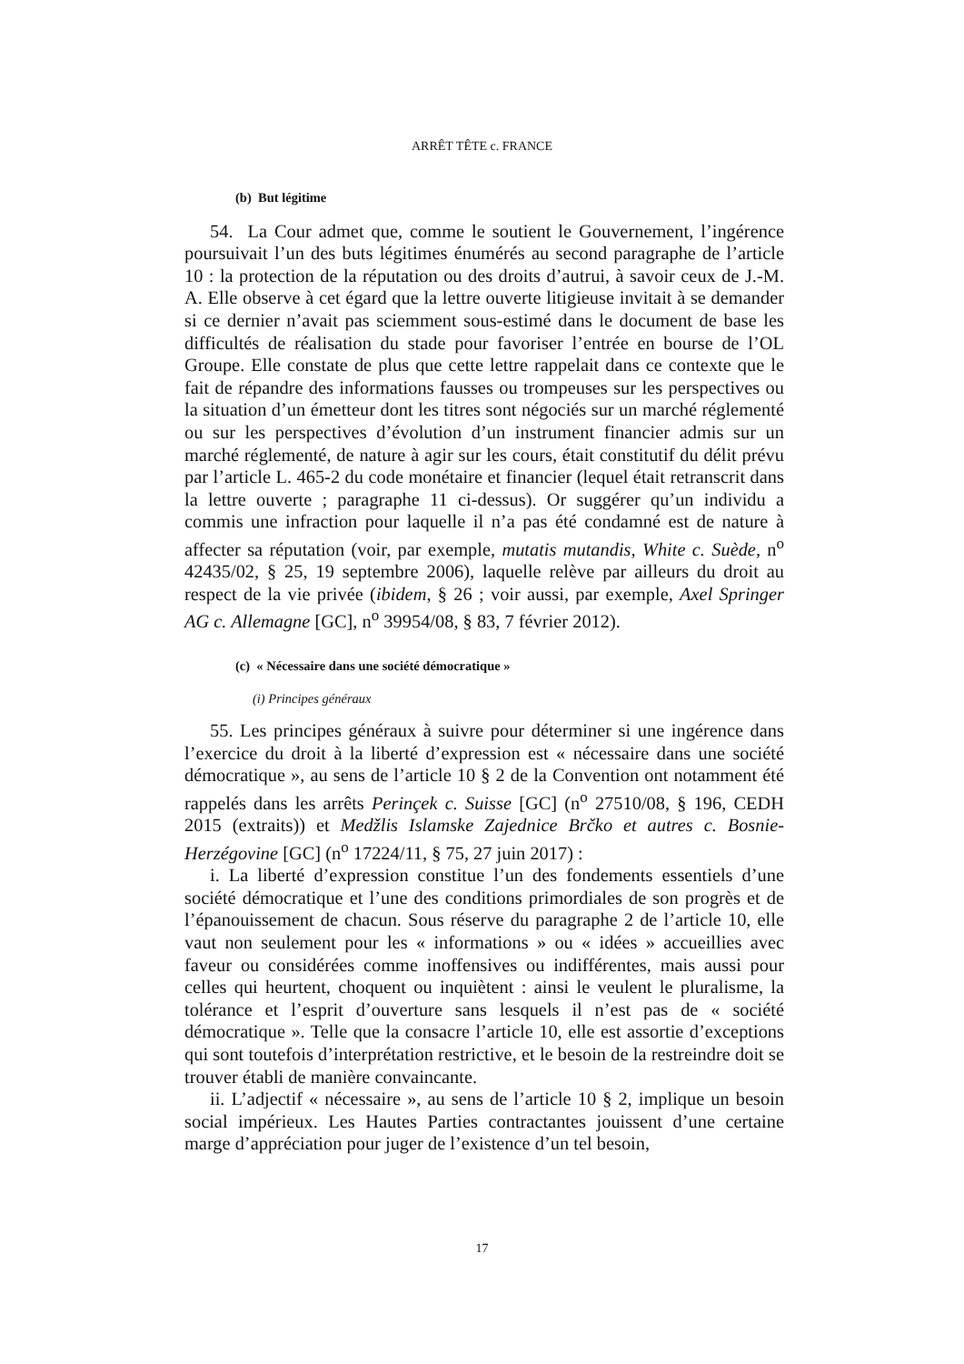ARRÊT TÊTE c. FRANCE
(b) But légitime
54. La Cour admet que, comme le soutient le Gouvernement, l’ingérence poursuivait l’un des buts légitimes énumérés au second paragraphe de l’article 10 : la protection de la réputation ou des droits d’autrui, à savoir ceux de J.-M. A. Elle observe à cet égard que la lettre ouverte litigieuse invitait à se demander si ce dernier n’avait pas sciemment sous-estimé dans le document de base les difficultés de réalisation du stade pour favoriser l’entrée en bourse de l’OL Groupe. Elle constate de plus que cette lettre rappelait dans ce contexte que le fait de répandre des informations fausses ou trompeuses sur les perspectives ou la situation d’un émetteur dont les titres sont négociés sur un marché réglementé ou sur les perspectives d’évolution d’un instrument financier admis sur un marché réglementé, de nature à agir sur les cours, était constitutif du délit prévu par l’article L. 465-2 du code monétaire et financier (lequel était retranscrit dans la lettre ouverte ; paragraphe 11 ci-dessus). Or suggérer qu’un individu a commis une infraction pour laquelle il n’a pas été condamné est de nature à affecter sa réputation (voir, par exemple, mutatis mutandis, White c. Suède, n<sup>o</sup> 42435/02, § 25, 19 septembre 2006), laquelle relève par ailleurs du droit au respect de la vie privée (ibidem, § 26 ; voir aussi, par exemple, Axel Springer AG c. Allemagne [GC], n<sup>o</sup> 39954/08, § 83, 7 février 2012).
(c) « Nécessaire dans une société démocratique »
(i) Principes généraux
55. Les principes généraux à suivre pour déterminer si une ingérence dans l’exercice du droit à la liberté d’expression est « nécessaire dans une société démocratique », au sens de l’article 10 § 2 de la Convention ont notamment été rappelés dans les arrêts Perinçek c. Suisse [GC] (n<sup>o</sup> 27510/08, § 196, CEDH 2015 (extraits)) et Medžlis Islamske Zajednice Brčko et autres c. Bosnie-Herzégovine [GC] (n<sup>o</sup> 17224/11, § 75, 27 juin 2017) :
i. La liberté d’expression constitue l’un des fondements essentiels d’une société démocratique et l’une des conditions primordiales de son progrès et de l’épanouissement de chacun. Sous réserve du paragraphe 2 de l’article 10, elle vaut non seulement pour les « informations » ou « idées » accueillies avec faveur ou considérées comme inoffensives ou indifférentes, mais aussi pour celles qui heurtent, choquent ou inquiètent : ainsi le veulent le pluralisme, la tolérance et l’esprit d’ouverture sans lesquels il n’est pas de « société démocratique ». Telle que la consacre l’article 10, elle est assortie d’exceptions qui sont toutefois d’interprétation restrictive, et le besoin de la restreindre doit se trouver établi de manière convaincante.
ii. L’adjectif « nécessaire », au sens de l’article 10 § 2, implique un besoin social impérieux. Les Hautes Parties contractantes jouissent d’une certaine marge d’appréciation pour juger de l’existence d’un tel besoin,
17